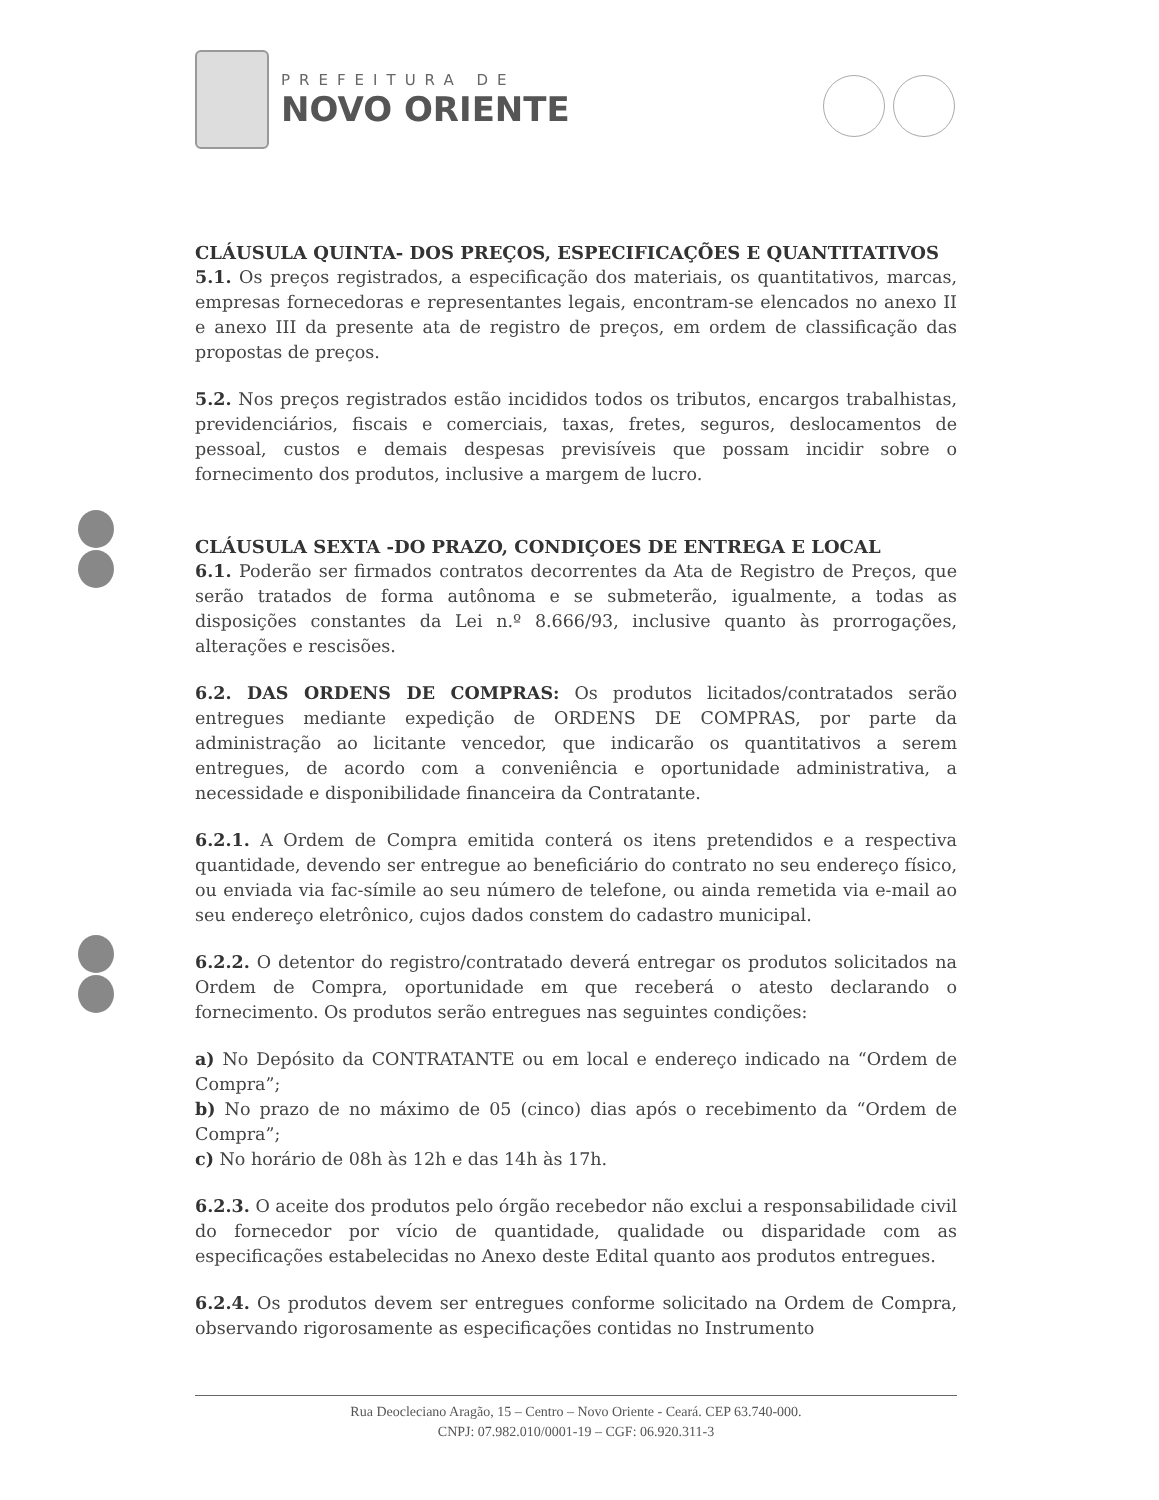PREFEITURA DE
NOVO ORIENTE
CLÁUSULA QUINTA- DOS PREÇOS, ESPECIFICAÇÕES E QUANTITATIVOS
5.1. Os preços registrados, a especificação dos materiais, os quantitativos, marcas, empresas fornecedoras e representantes legais, encontram-se elencados no anexo II e anexo III da presente ata de registro de preços, em ordem de classificação das propostas de preços.
5.2. Nos preços registrados estão incididos todos os tributos, encargos trabalhistas, previdenciários, fiscais e comerciais, taxas, fretes, seguros, deslocamentos de pessoal, custos e demais despesas previsíveis que possam incidir sobre o fornecimento dos produtos, inclusive a margem de lucro.
CLÁUSULA SEXTA -DO PRAZO, CONDIÇOES DE ENTREGA E LOCAL
6.1. Poderão ser firmados contratos decorrentes da Ata de Registro de Preços, que serão tratados de forma autônoma e se submeterão, igualmente, a todas as disposições constantes da Lei n.º 8.666/93, inclusive quanto às prorrogações, alterações e rescisões.
6.2. DAS ORDENS DE COMPRAS: Os produtos licitados/contratados serão entregues mediante expedição de ORDENS DE COMPRAS, por parte da administração ao licitante vencedor, que indicarão os quantitativos a serem entregues, de acordo com a conveniência e oportunidade administrativa, a necessidade e disponibilidade financeira da Contratante.
6.2.1. A Ordem de Compra emitida conterá os itens pretendidos e a respectiva quantidade, devendo ser entregue ao beneficiário do contrato no seu endereço físico, ou enviada via fac-símile ao seu número de telefone, ou ainda remetida via e-mail ao seu endereço eletrônico, cujos dados constem do cadastro municipal.
6.2.2. O detentor do registro/contratado deverá entregar os produtos solicitados na Ordem de Compra, oportunidade em que receberá o atesto declarando o fornecimento. Os produtos serão entregues nas seguintes condições:
a) No Depósito da CONTRATANTE ou em local e endereço indicado na “Ordem de Compra”;
b) No prazo de no máximo de 05 (cinco) dias após o recebimento da “Ordem de Compra”;
c) No horário de 08h às 12h e das 14h às 17h.
6.2.3. O aceite dos produtos pelo órgão recebedor não exclui a responsabilidade civil do fornecedor por vício de quantidade, qualidade ou disparidade com as especificações estabelecidas no Anexo deste Edital quanto aos produtos entregues.
6.2.4. Os produtos devem ser entregues conforme solicitado na Ordem de Compra, observando rigorosamente as especificações contidas no Instrumento
Rua Deocleciano Aragão, 15 – Centro – Novo Oriente - Ceará. CEP 63.740-000.
CNPJ: 07.982.010/0001-19 – CGF: 06.920.311-3